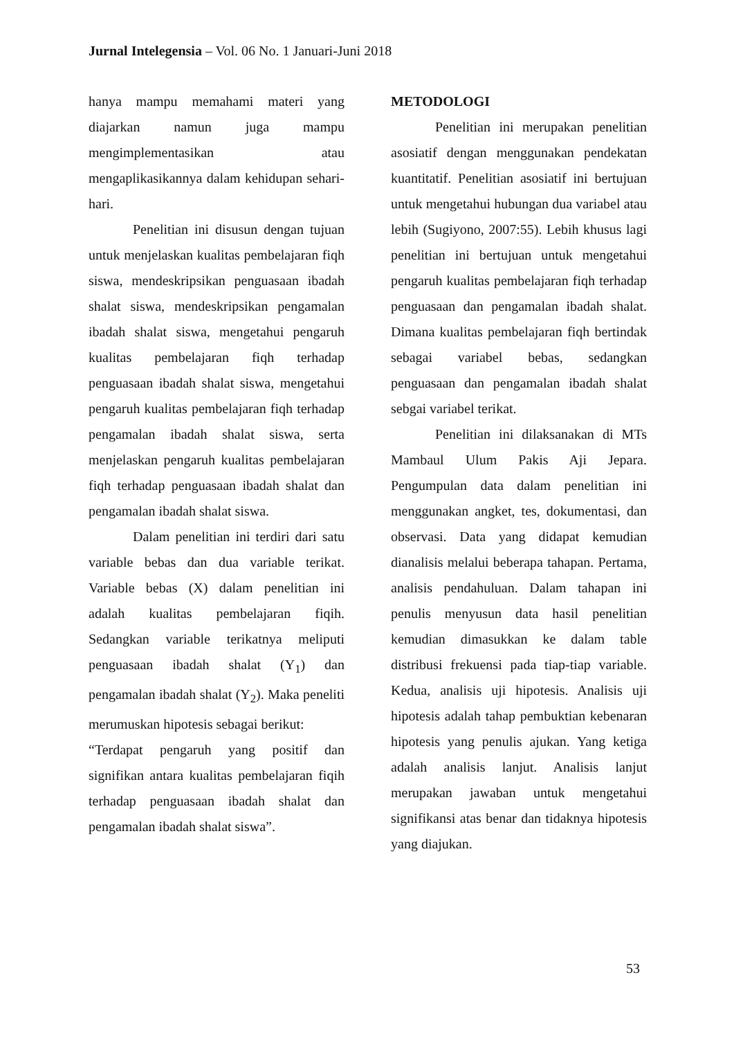Jurnal Intelegensia – Vol. 06 No. 1 Januari-Juni 2018
hanya mampu memahami materi yang diajarkan namun juga mampu mengimplementasikan atau mengaplikasikannya dalam kehidupan sehari-hari.
Penelitian ini disusun dengan tujuan untuk menjelaskan kualitas pembelajaran fiqh siswa, mendeskripsikan penguasaan ibadah shalat siswa, mendeskripsikan pengamalan ibadah shalat siswa, mengetahui pengaruh kualitas pembelajaran fiqh terhadap penguasaan ibadah shalat siswa, mengetahui pengaruh kualitas pembelajaran fiqh terhadap pengamalan ibadah shalat siswa, serta menjelaskan pengaruh kualitas pembelajaran fiqh terhadap penguasaan ibadah shalat dan pengamalan ibadah shalat siswa.
Dalam penelitian ini terdiri dari satu variable bebas dan dua variable terikat. Variable bebas (X) dalam penelitian ini adalah kualitas pembelajaran fiqih. Sedangkan variable terikatnya meliputi penguasaan ibadah shalat (Y<sub>1</sub>) dan pengamalan ibadah shalat (Y<sub>2</sub>). Maka peneliti merumuskan hipotesis sebagai berikut:
“Terdapat pengaruh yang positif dan signifikan antara kualitas pembelajaran fiqih terhadap penguasaan ibadah shalat dan pengamalan ibadah shalat siswa”.
METODOLOGI
Penelitian ini merupakan penelitian asosiatif dengan menggunakan pendekatan kuantitatif. Penelitian asosiatif ini bertujuan untuk mengetahui hubungan dua variabel atau lebih (Sugiyono, 2007:55). Lebih khusus lagi penelitian ini bertujuan untuk mengetahui pengaruh kualitas pembelajaran fiqh terhadap penguasaan dan pengamalan ibadah shalat. Dimana kualitas pembelajaran fiqh bertindak sebagai variabel bebas, sedangkan penguasaan dan pengamalan ibadah shalat sebgai variabel terikat.
Penelitian ini dilaksanakan di MTs Mambaul Ulum Pakis Aji Jepara. Pengumpulan data dalam penelitian ini menggunakan angket, tes, dokumentasi, dan observasi. Data yang didapat kemudian dianalisis melalui beberapa tahapan. Pertama, analisis pendahuluan. Dalam tahapan ini penulis menyusun data hasil penelitian kemudian dimasukkan ke dalam table distribusi frekuensi pada tiap-tiap variable. Kedua, analisis uji hipotesis. Analisis uji hipotesis adalah tahap pembuktian kebenaran hipotesis yang penulis ajukan. Yang ketiga adalah analisis lanjut. Analisis lanjut merupakan jawaban untuk mengetahui signifikansi atas benar dan tidaknya hipotesis yang diajukan.
53